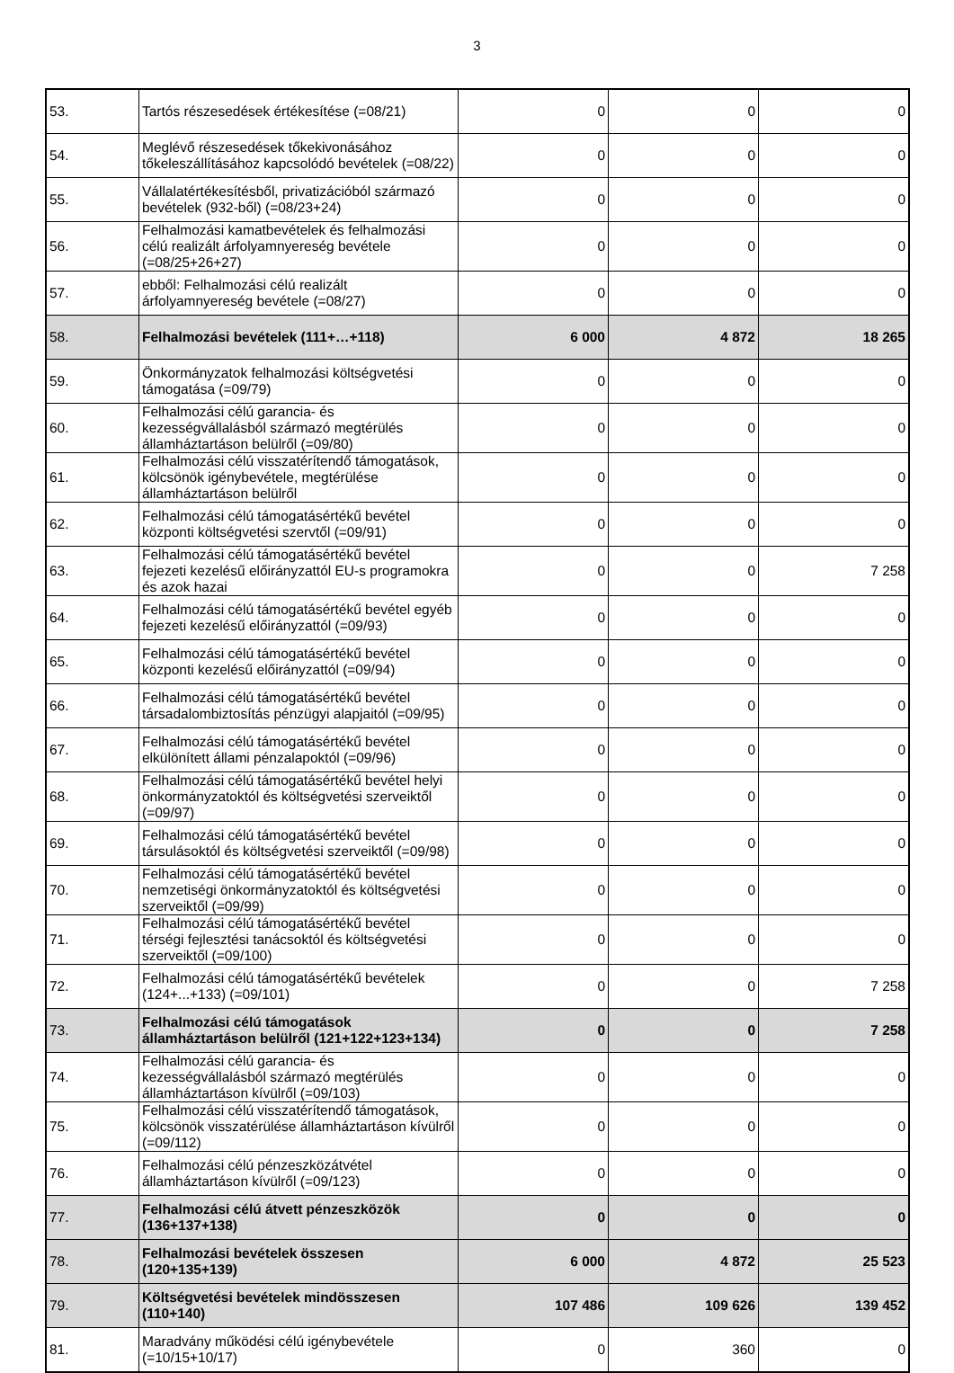3
| 53. | Tartós részesedések értékesítése (=08/21) | 0 | 0 | 0 |
| 54. | Meglévő részesedések tőkekivonásához tőkeleszállításához kapcsolódó bevételek (=08/22) | 0 | 0 | 0 |
| 55. | Vállalatértékesítésből, privatizációból származó bevételek (932-ből) (=08/23+24) | 0 | 0 | 0 |
| 56. | Felhalmozási kamatbevételek és felhalmozási célú realizált árfolyamnyereség bevétele (=08/25+26+27) | 0 | 0 | 0 |
| 57. | ebből: Felhalmozási célú realizált árfolyamnyereség bevétele (=08/27) | 0 | 0 | 0 |
| 58. | Felhalmozási bevételek (111+…+118) | 6 000 | 4 872 | 18 265 |
| 59. | Önkormányzatok felhalmozási költségvetési támogatása (=09/79) | 0 | 0 | 0 |
| 60. | Felhalmozási célú garancia- és kezességvállalásból származó megtérülés államháztartáson belülről (=09/80) | 0 | 0 | 0 |
| 61. | Felhalmozási célú visszatérítendő támogatások, kölcsönök igénybevétele, megtérülése államháztartáson belülről | 0 | 0 | 0 |
| 62. | Felhalmozási célú támogatásértékű bevétel központi költségvetési szervtől (=09/91) | 0 | 0 | 0 |
| 63. | Felhalmozási célú támogatásértékű bevétel fejezeti kezelésű előirányzattól EU-s programokra és azok hazai | 0 | 0 | 7 258 |
| 64. | Felhalmozási célú támogatásértékű bevétel egyéb fejezeti kezelésű előirányzattól (=09/93) | 0 | 0 | 0 |
| 65. | Felhalmozási célú támogatásértékű bevétel központi kezelésű előirányzattól (=09/94) | 0 | 0 | 0 |
| 66. | Felhalmozási célú támogatásértékű bevétel társadalombiztosítás pénzügyi alapjaitól (=09/95) | 0 | 0 | 0 |
| 67. | Felhalmozási célú támogatásértékű bevétel elkülönített állami pénzalapoktól (=09/96) | 0 | 0 | 0 |
| 68. | Felhalmozási célú támogatásértékű bevétel helyi önkormányzatoktól és költségvetési szerveiktől (=09/97) | 0 | 0 | 0 |
| 69. | Felhalmozási célú támogatásértékű bevétel társulásoktól és költségvetési szerveiktől (=09/98) | 0 | 0 | 0 |
| 70. | Felhalmozási célú támogatásértékű bevétel nemzetiségi önkormányzatoktól és költségvetési szerveiktől (=09/99) | 0 | 0 | 0 |
| 71. | Felhalmozási célú támogatásértékű bevétel térségi fejlesztési tanácsoktól és költségvetési szerveiktől (=09/100) | 0 | 0 | 0 |
| 72. | Felhalmozási célú támogatásértékű bevételek (124+...+133) (=09/101) | 0 | 0 | 7 258 |
| 73. | Felhalmozási célú támogatások államháztartáson belülről (121+122+123+134) | 0 | 0 | 7 258 |
| 74. | Felhalmozási célú garancia- és kezességvállalásból származó megtérülés államháztartáson kívülről (=09/103) | 0 | 0 | 0 |
| 75. | Felhalmozási célú visszatérítendő támogatások, kölcsönök visszatérülése államháztartáson kívülről (=09/112) | 0 | 0 | 0 |
| 76. | Felhalmozási célú pénzeszközátvétel államháztartáson kívülről (=09/123) | 0 | 0 | 0 |
| 77. | Felhalmozási célú átvett pénzeszközök (136+137+138) | 0 | 0 | 0 |
| 78. | Felhalmozási bevételek összesen (120+135+139) | 6 000 | 4 872 | 25 523 |
| 79. | Költségvetési bevételek mindösszesen (110+140) | 107 486 | 109 626 | 139 452 |
| 81. | Maradvány működési célú igénybevétele (=10/15+10/17) | 0 | 360 | 0 |